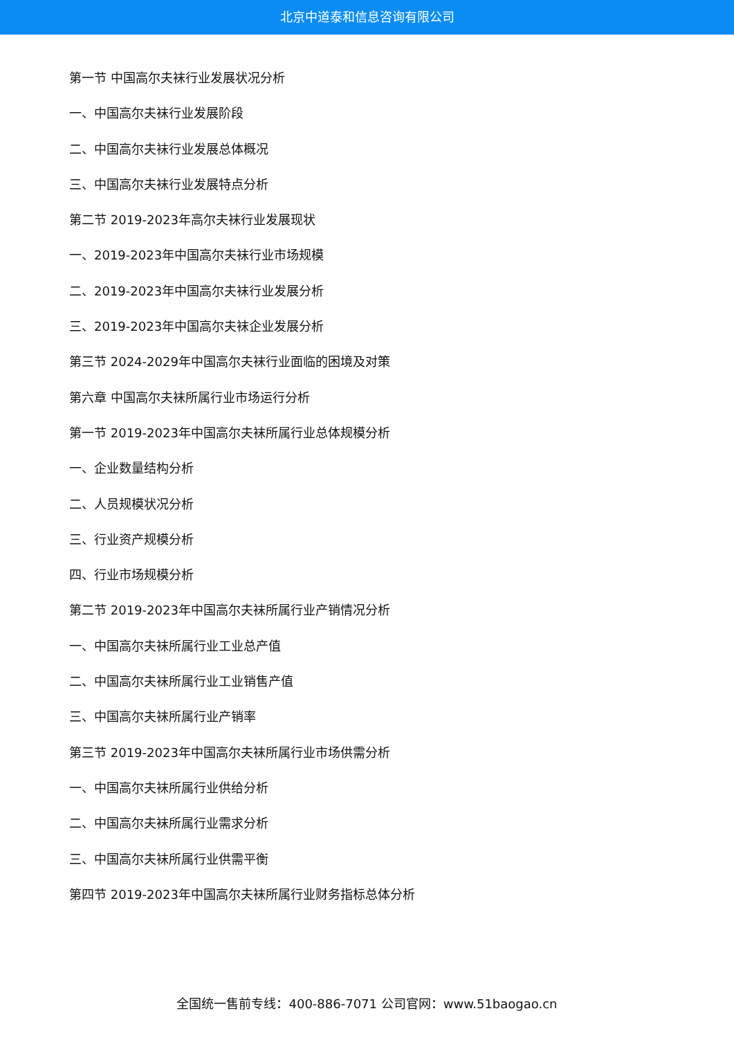北京中道泰和信息咨询有限公司
第一节 中国高尔夫袜行业发展状况分析
一、中国高尔夫袜行业发展阶段
二、中国高尔夫袜行业发展总体概况
三、中国高尔夫袜行业发展特点分析
第二节 2019-2023年高尔夫袜行业发展现状
一、2019-2023年中国高尔夫袜行业市场规模
二、2019-2023年中国高尔夫袜行业发展分析
三、2019-2023年中国高尔夫袜企业发展分析
第三节 2024-2029年中国高尔夫袜行业面临的困境及对策
第六章 中国高尔夫袜所属行业市场运行分析
第一节 2019-2023年中国高尔夫袜所属行业总体规模分析
一、企业数量结构分析
二、人员规模状况分析
三、行业资产规模分析
四、行业市场规模分析
第二节 2019-2023年中国高尔夫袜所属行业产销情况分析
一、中国高尔夫袜所属行业工业总产值
二、中国高尔夫袜所属行业工业销售产值
三、中国高尔夫袜所属行业产销率
第三节 2019-2023年中国高尔夫袜所属行业市场供需分析
一、中国高尔夫袜所属行业供给分析
二、中国高尔夫袜所属行业需求分析
三、中国高尔夫袜所属行业供需平衡
第四节 2019-2023年中国高尔夫袜所属行业财务指标总体分析
全国统一售前专线：400-886-7071 公司官网：www.51baogao.cn